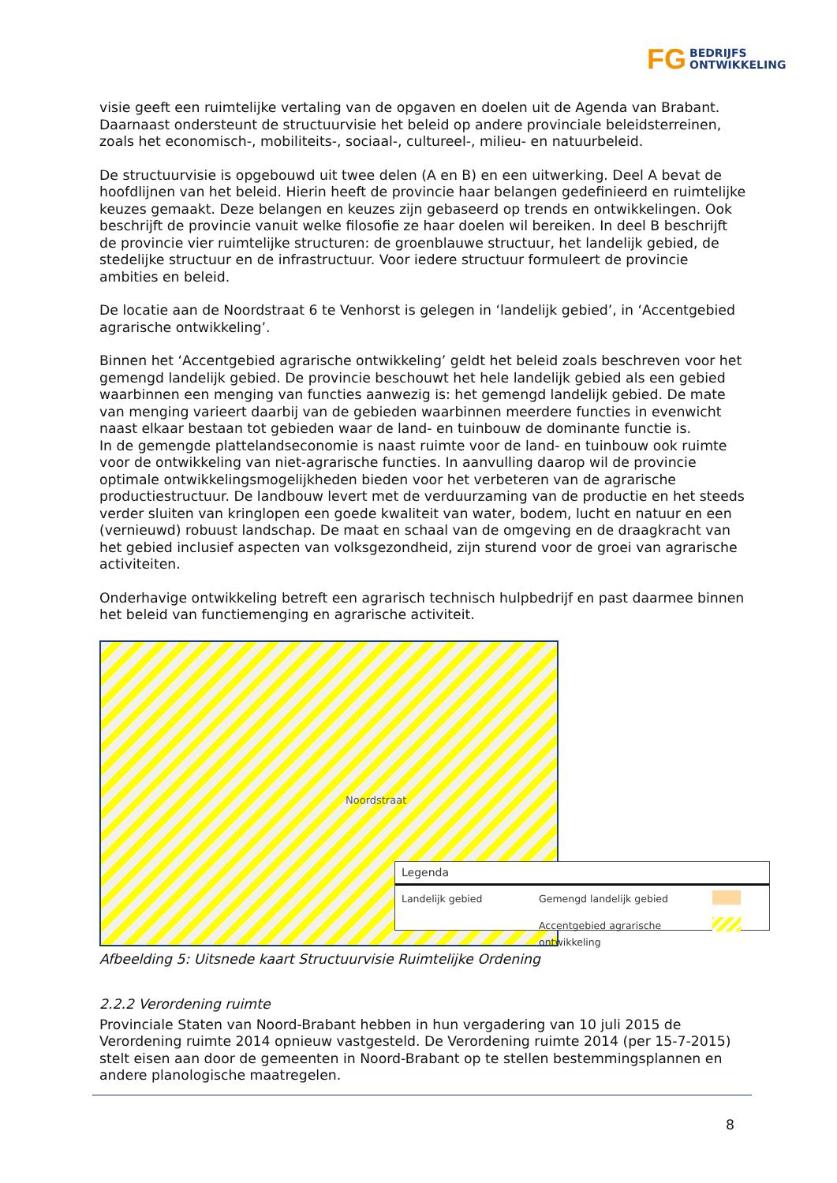FG BEDRIJFS
ONTWIKKELING
visie geeft een ruimtelijke vertaling van de opgaven en doelen uit de Agenda van Brabant. Daarnaast ondersteunt de structuurvisie het beleid op andere provinciale beleidsterreinen, zoals het economisch-, mobiliteits-, sociaal-, cultureel-, milieu- en natuurbeleid.
De structuurvisie is opgebouwd uit twee delen (A en B) en een uitwerking. Deel A bevat de hoofdlijnen van het beleid. Hierin heeft de provincie haar belangen gedefinieerd en ruimtelijke keuzes gemaakt. Deze belangen en keuzes zijn gebaseerd op trends en ontwikkelingen. Ook beschrijft de provincie vanuit welke filosofie ze haar doelen wil bereiken. In deel B beschrijft de provincie vier ruimtelijke structuren: de groenblauwe structuur, het landelijk gebied, de stedelijke structuur en de infrastructuur. Voor iedere structuur formuleert de provincie ambities en beleid.
De locatie aan de Noordstraat 6 te Venhorst is gelegen in ‘landelijk gebied’, in ‘Accentgebied agrarische ontwikkeling’.
Binnen het ‘Accentgebied agrarische ontwikkeling’ geldt het beleid zoals beschreven voor het gemengd landelijk gebied. De provincie beschouwt het hele landelijk gebied als een gebied waarbinnen een menging van functies aanwezig is: het gemengd landelijk gebied. De mate van menging varieert daarbij van de gebieden waarbinnen meerdere functies in evenwicht naast elkaar bestaan tot gebieden waar de land- en tuinbouw de dominante functie is.
In de gemengde plattelandseconomie is naast ruimte voor de land- en tuinbouw ook ruimte voor de ontwikkeling van niet-agrarische functies. In aanvulling daarop wil de provincie optimale ontwikkelingsmogelijkheden bieden voor het verbeteren van de agrarische productiestructuur. De landbouw levert met de verduurzaming van de productie en het steeds verder sluiten van kringlopen een goede kwaliteit van water, bodem, lucht en natuur en een (vernieuwd) robuust landschap. De maat en schaal van de omgeving en de draagkracht van het gebied inclusief aspecten van volksgezondheid, zijn sturend voor de groei van agrarische activiteiten.
Onderhavige ontwikkeling betreft een agrarisch technisch hulpbedrijf en past daarmee binnen het beleid van functiemenging en agrarische activiteit.
Noordstraat
Legenda
Landelijk gebied Gemengd landelijk gebied
Accentgebied agrarische ontwikkeling
Afbeelding 5: Uitsnede kaart Structuurvisie Ruimtelijke Ordening
2.2.2 Verordening ruimte
Provinciale Staten van Noord-Brabant hebben in hun vergadering van 10 juli 2015 de Verordening ruimte 2014 opnieuw vastgesteld. De Verordening ruimte 2014 (per 15-7-2015) stelt eisen aan door de gemeenten in Noord-Brabant op te stellen bestemmingsplannen en andere planologische maatregelen.
8